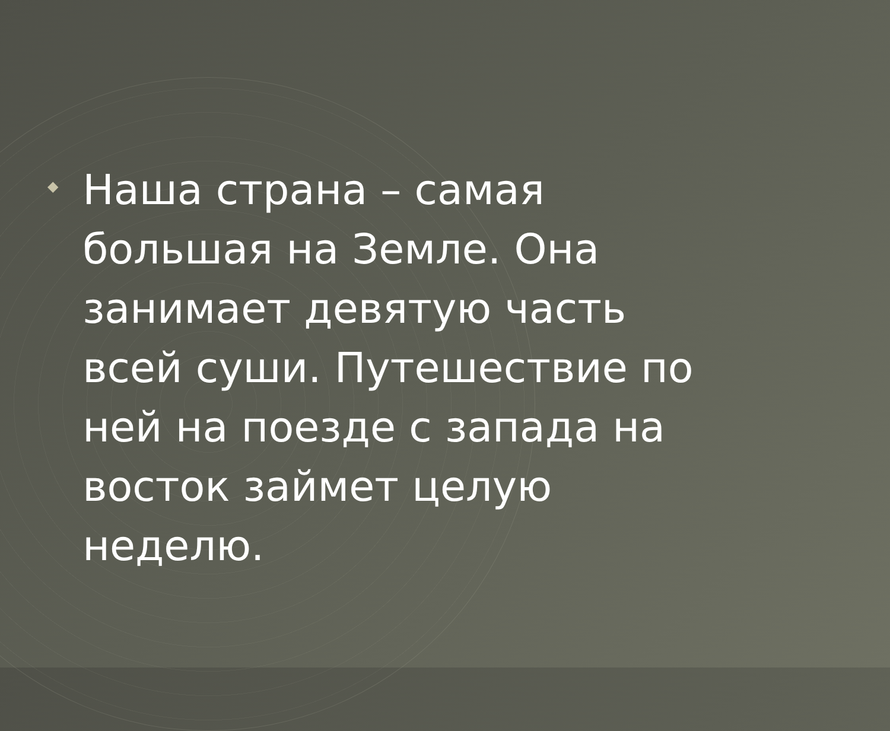◆
Наша страна – самая
большая на Земле. Она
занимает девятую часть
всей суши. Путешествие по
ней на поезде с запада на
восток займет целую
неделю.